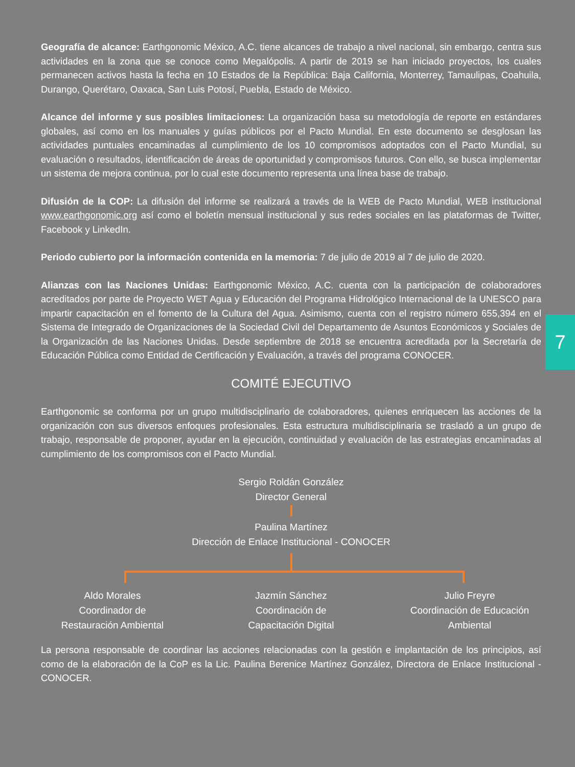7
Geografía de alcance: Earthgonomic México, A.C. tiene alcances de trabajo a nivel nacional, sin embargo, centra sus actividades en la zona que se conoce como Megalópolis. A partir de 2019 se han iniciado proyectos, los cuales permanecen activos hasta la fecha en 10 Estados de la República: Baja California, Monterrey, Tamaulipas, Coahuila, Durango, Querétaro, Oaxaca, San Luis Potosí, Puebla, Estado de México.
Alcance del informe y sus posibles limitaciones: La organización basa su metodología de reporte en estándares globales, así como en los manuales y guías públicos por el Pacto Mundial. En este documento se desglosan las actividades puntuales encaminadas al cumplimiento de los 10 compromisos adoptados con el Pacto Mundial, su evaluación o resultados, identificación de áreas de oportunidad y compromisos futuros. Con ello, se busca implementar un sistema de mejora continua, por lo cual este documento representa una línea base de trabajo.
Difusión de la COP: La difusión del informe se realizará a través de la WEB de Pacto Mundial, WEB institucional www.earthgonomic.org así como el boletín mensual institucional y sus redes sociales en las plataformas de Twitter, Facebook y LinkedIn.
Periodo cubierto por la información contenida en la memoria: 7 de julio de 2019 al 7 de julio de 2020.
Alianzas con las Naciones Unidas: Earthgonomic México, A.C. cuenta con la participación de colaboradores acreditados por parte de Proyecto WET Agua y Educación del Programa Hidrológico Internacional de la UNESCO para impartir capacitación en el fomento de la Cultura del Agua. Asimismo, cuenta con el registro número 655,394 en el Sistema de Integrado de Organizaciones de la Sociedad Civil del Departamento de Asuntos Económicos y Sociales de la Organización de las Naciones Unidas. Desde septiembre de 2018 se encuentra acreditada por la Secretaría de Educación Pública como Entidad de Certificación y Evaluación, a través del programa CONOCER.
COMITÉ EJECUTIVO
Earthgonomic se conforma por un grupo multidisciplinario de colaboradores, quienes enriquecen las acciones de la organización con sus diversos enfoques profesionales. Esta estructura multidisciplinaria se trasladó a un grupo de trabajo, responsable de proponer, ayudar en la ejecución, continuidad y evaluación de las estrategias encaminadas al cumplimiento de los compromisos con el Pacto Mundial.
Sergio Roldán González
Director General
Paulina Martínez
Dirección de Enlace Institucional - CONOCER
Aldo Morales
Coordinador de
Restauración Ambiental
Jazmín Sánchez
Coordinación de
Capacitación Digital
Julio Freyre
Coordinación de Educación Ambiental
La persona responsable de coordinar las acciones relacionadas con la gestión e implantación de los principios, así como de la elaboración de la CoP es la Lic. Paulina Berenice Martínez González, Directora de Enlace Institucional - CONOCER.